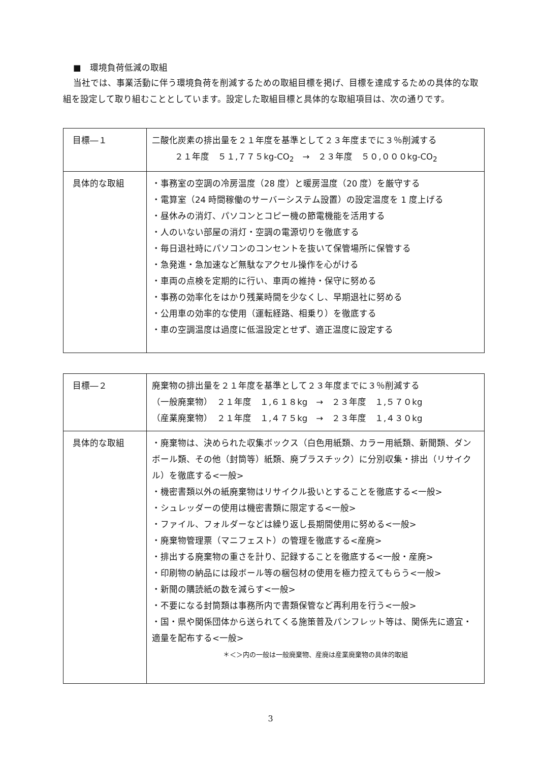■　環境負荷低減の取組
当社では、事業活動に伴う環境負荷を削減するための取組目標を掲げ、目標を達成するための具体的な取組を設定して取り組むこととしています。設定した取組目標と具体的な取組項目は、次の通りです。
| 目標―１ | 二酸化炭素の排出量を２１年度を基準として２３年度までに３％削減する ２１年度 ５１,７７５kg-CO<sub>2</sub> → ２３年度 ５０,０００kg-CO<sub>2</sub> |
| 具体的な取組 | ・事務室の空調の冷房温度（28 度）と暖房温度（20 度）を厳守する ・電算室（24 時間稼働のサーバーシステム設置）の設定温度を 1 度上げる ・昼休みの消灯、パソコンとコピー機の節電機能を活用する ・人のいない部屋の消灯・空調の電源切りを徹底する ・毎日退社時にパソコンのコンセントを抜いて保管場所に保管する ・急発進・急加速など無駄なアクセル操作を心がける ・車両の点検を定期的に行い、車両の維持・保守に努める ・事務の効率化をはかり残業時間を少なくし、早期退社に努める ・公用車の効率的な使用（運転経路、相乗り）を徹底する ・車の空調温度は過度に低温設定とせず、適正温度に設定する |
| 目標―２ | 廃棄物の排出量を２１年度を基準として２３年度までに３％削減する （一般廃棄物） ２１年度 １,６１８kg → ２３年度 １,５７０kg （産業廃棄物） ２１年度 １,４７５kg → ２３年度 １,４３０kg |
| 具体的な取組 | ・廃棄物は、決められた収集ボックス（白色用紙類、カラー用紙類、新聞類、ダンボール類、その他（封筒等）紙類、廃プラスチック）に分別収集・排出（リサイクル）を徹底する<一般> ・機密書類以外の紙廃棄物はリサイクル扱いとすることを徹底する<一般> ・シュレッダーの使用は機密書類に限定する<一般> ・ファイル、フォルダーなどは繰り返し長期間使用に努める<一般> ・廃棄物管理票（マニフェスト）の管理を徹底する<産廃> ・排出する廃棄物の重さを計り、記録することを徹底する<一般・産廃> ・印刷物の納品には段ボール等の梱包材の使用を極力控えてもらう<一般> ・新聞の購読紙の数を減らす<一般> ・不要になる封筒類は事務所内で書類保管など再利用を行う<一般> ・国・県や関係団体から送られてくる施策普及パンフレット等は、関係先に適宜・適量を配布する<一般> ＊＜＞内の一般は一般廃棄物、産廃は産業廃棄物の具体的取組 |
3